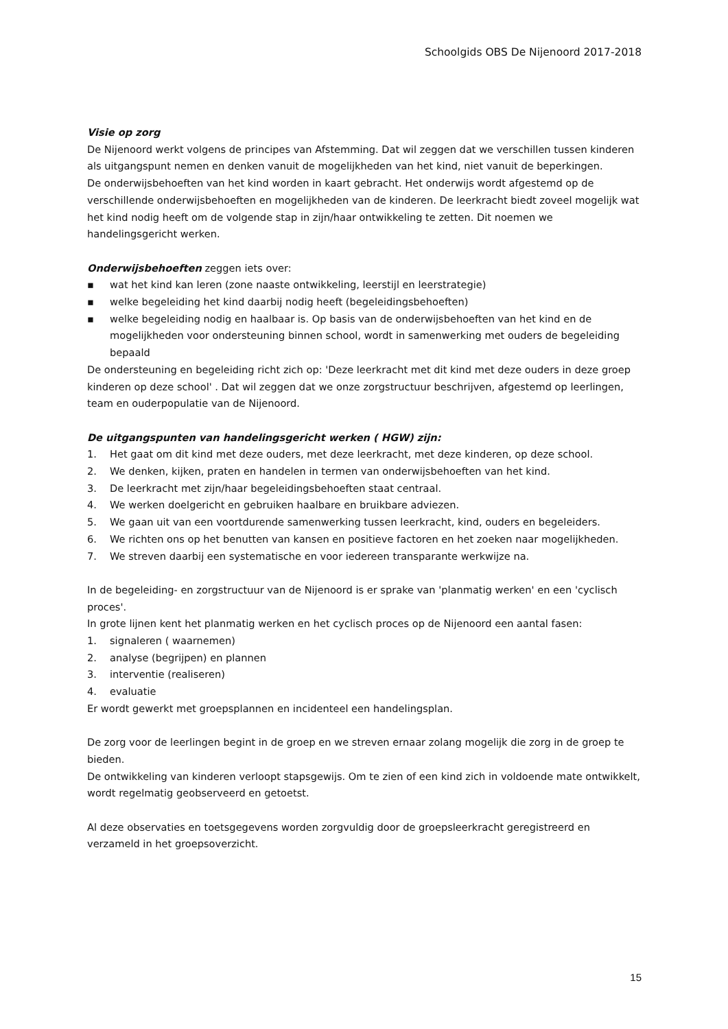Schoolgids OBS De Nijenoord 2017-2018
Visie op zorg
De Nijenoord werkt volgens de principes van Afstemming. Dat wil zeggen dat we verschillen tussen kinderen als uitgangspunt nemen en denken vanuit de mogelijkheden van het kind, niet vanuit de beperkingen.
De onderwijsbehoeften van het kind worden in kaart gebracht. Het onderwijs wordt afgestemd op de verschillende onderwijsbehoeften en mogelijkheden van de kinderen. De leerkracht biedt zoveel mogelijk wat het kind nodig heeft om de volgende stap in zijn/haar ontwikkeling te zetten. Dit noemen we handelingsgericht werken.
Onderwijsbehoeften zeggen iets over:
▪ wat het kind kan leren (zone naaste ontwikkeling, leerstijl en leerstrategie)
▪ welke begeleiding het kind daarbij nodig heeft (begeleidingsbehoeften)
▪ welke begeleiding nodig en haalbaar is. Op basis van de onderwijsbehoeften van het kind en de mogelijkheden voor ondersteuning binnen school, wordt in samenwerking met ouders de begeleiding bepaald
De ondersteuning en begeleiding richt zich op: 'Deze leerkracht met dit kind met deze ouders in deze groep kinderen op deze school' . Dat wil zeggen dat we onze zorgstructuur beschrijven, afgestemd op leerlingen, team en ouderpopulatie van de Nijenoord.
De uitgangspunten van handelingsgericht werken ( HGW) zijn:
1. Het gaat om dit kind met deze ouders, met deze leerkracht, met deze kinderen, op deze school.
2. We denken, kijken, praten en handelen in termen van onderwijsbehoeften van het kind.
3. De leerkracht met zijn/haar begeleidingsbehoeften staat centraal.
4. We werken doelgericht en gebruiken haalbare en bruikbare adviezen.
5. We gaan uit van een voortdurende samenwerking tussen leerkracht, kind, ouders en begeleiders.
6. We richten ons op het benutten van kansen en positieve factoren en het zoeken naar mogelijkheden.
7. We streven daarbij een systematische en voor iedereen transparante werkwijze na.
In de begeleiding- en zorgstructuur van de Nijenoord is er sprake van 'planmatig werken' en een 'cyclisch proces'.
In grote lijnen kent het planmatig werken en het cyclisch proces op de Nijenoord een aantal fasen:
1. signaleren ( waarnemen)
2. analyse (begrijpen) en plannen
3. interventie (realiseren)
4. evaluatie
Er wordt gewerkt met groepsplannen en incidenteel een handelingsplan.
De zorg voor de leerlingen begint in de groep en we streven ernaar zolang mogelijk die zorg in de groep te bieden.
De ontwikkeling van kinderen verloopt stapsgewijs. Om te zien of een kind zich in voldoende mate ontwikkelt, wordt regelmatig geobserveerd en getoetst.
Al deze observaties en toetsgegevens worden zorgvuldig door de groepsleerkracht geregistreerd en verzameld in het groepsoverzicht.
15